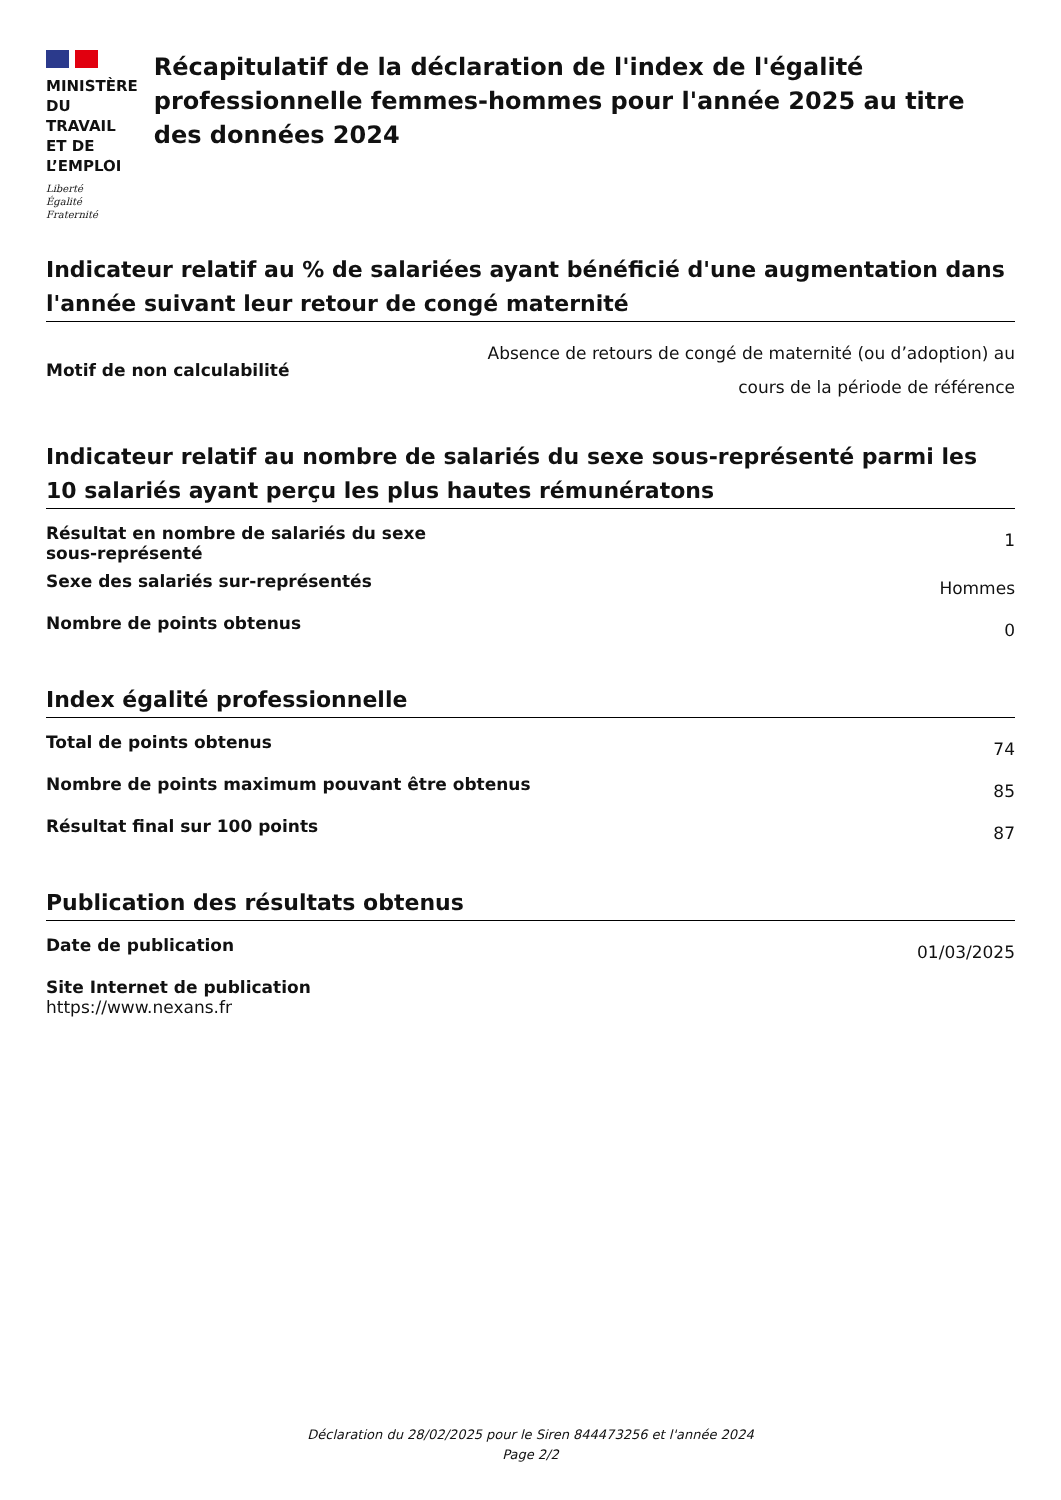MINISTÈRE
DU TRAVAIL
ET DE L’EMPLOI
Liberté
Égalité
Fraternité
Récapitulatif de la déclaration de l'index de l'égalité professionnelle femmes-hommes pour l'année 2025 au titre des données 2024
Indicateur relatif au % de salariées ayant bénéficié d'une augmentation dans l'année suivant leur retour de congé maternité
| Motif de non calculabilité | Absence de retours de congé de maternité (ou d’adoption) au cours de la période de référence |
Indicateur relatif au nombre de salariés du sexe sous-représenté parmi les 10 salariés ayant perçu les plus hautes rémunératons
| Résultat en nombre de salariés du sexe sous-représenté | 1 |
| Sexe des salariés sur-représentés | Hommes |
| Nombre de points obtenus | 0 |
Index égalité professionnelle
| Total de points obtenus | 74 |
| Nombre de points maximum pouvant être obtenus | 85 |
| Résultat final sur 100 points | 87 |
Publication des résultats obtenus
| Date de publication | 01/03/2025 |
| Site Internet de publication https://www.nexans.fr | |
Déclaration du 28/02/2025 pour le Siren 844473256 et l'année 2024
Page 2/2